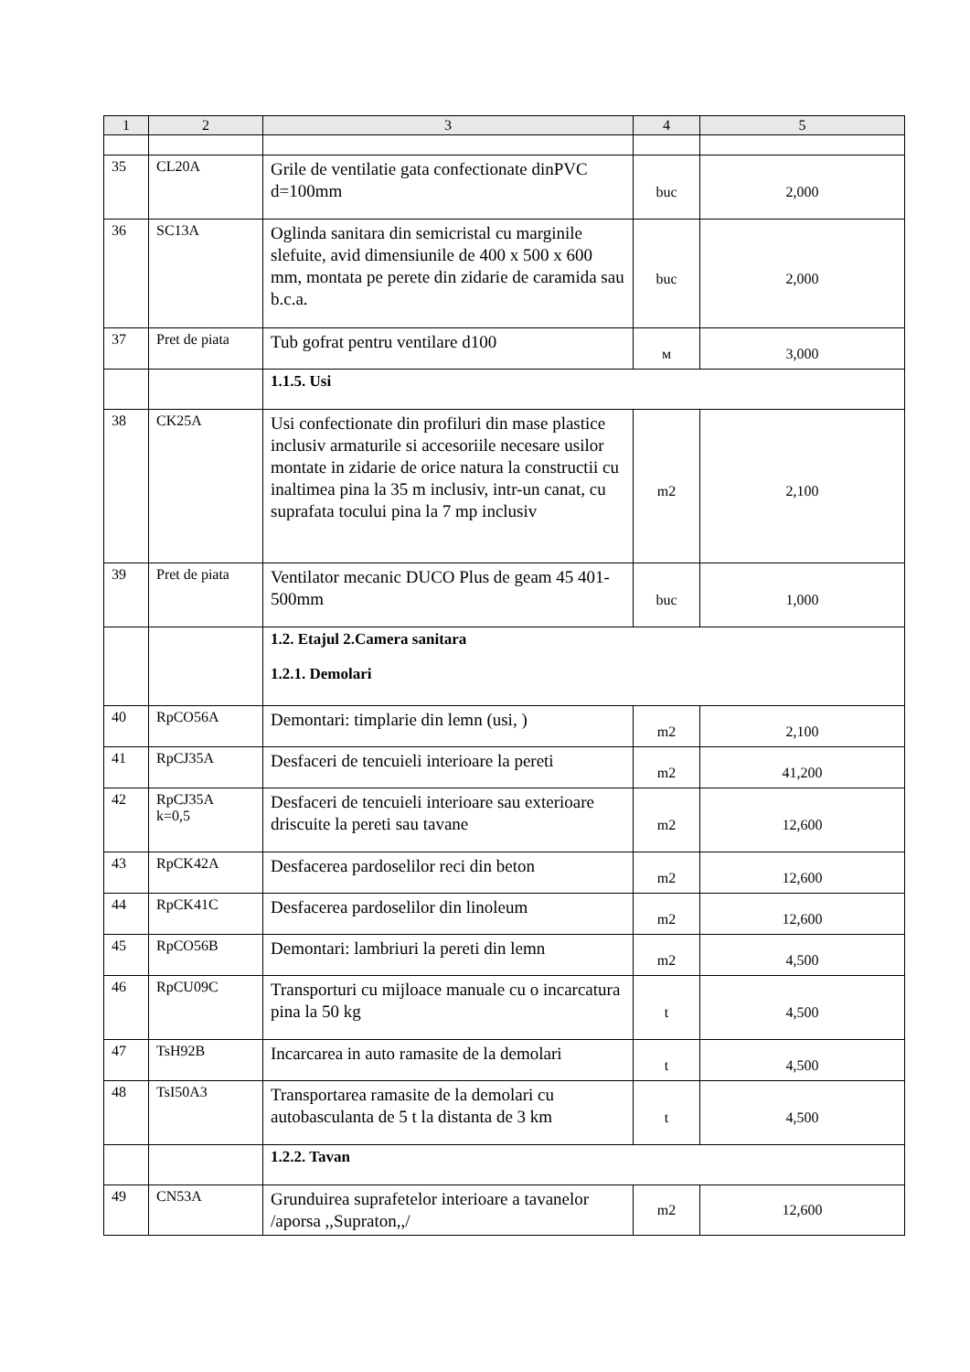| 1 | 2 | 3 | 4 | 5 |
| --- | --- | --- | --- | --- |
| 35 | CL20A | Grile de ventilatie gata confectionate dinPVC d=100mm | buc | 2,000 |
| 36 | SC13A | Oglinda sanitara din semicristal cu marginile slefuite, avid dimensiunile de 400 x 500 x 600 mm, montata pe perete din zidarie de caramida sau b.c.a. | buc | 2,000 |
| 37 | Pret de piata | Tub gofrat pentru ventilare d100 | м | 3,000 |
| | | 1.1.5. Usi | | |
| 38 | CK25A | Usi confectionate din profiluri din mase plastice inclusiv armaturile si accesoriile necesare usilor montate in zidarie de orice natura la constructii cu inaltimea pina la 35 m inclusiv, intr-un canat, cu suprafata tocului pina la 7 mp inclusiv | m2 | 2,100 |
| 39 | Pret de piata | Ventilator mecanic DUCO Plus de geam 45 401-500mm | buc | 1,000 |
| | | 1.2. Etajul 2.Camera sanitara 1.2.1. Demolari | | |
| 40 | RpCO56A | Demontari: timplarie din lemn (usi, ) | m2 | 2,100 |
| 41 | RpCJ35A | Desfaceri de tencuieli interioare la pereti | m2 | 41,200 |
| 42 | RpCJ35A k=0,5 | Desfaceri de tencuieli interioare sau exterioare driscuite la pereti sau tavane | m2 | 12,600 |
| 43 | RpCK42A | Desfacerea pardoselilor reci din beton | m2 | 12,600 |
| 44 | RpCK41C | Desfacerea pardoselilor din linoleum | m2 | 12,600 |
| 45 | RpCO56B | Demontari: lambriuri la pereti din lemn | m2 | 4,500 |
| 46 | RpCU09C | Transporturi cu mijloace manuale cu o incarcatura pina la 50 kg | t | 4,500 |
| 47 | TsH92B | Incarcarea in auto ramasite de la demolari | t | 4,500 |
| 48 | TsI50A3 | Transportarea ramasite de la demolari cu autobasculanta de 5 t la distanta de 3 km | t | 4,500 |
| | | 1.2.2. Tavan | | |
| 49 | CN53A | Grunduirea suprafetelor interioare a tavanelor /aporsa ,,Supraton,,/ | m2 | 12,600 |